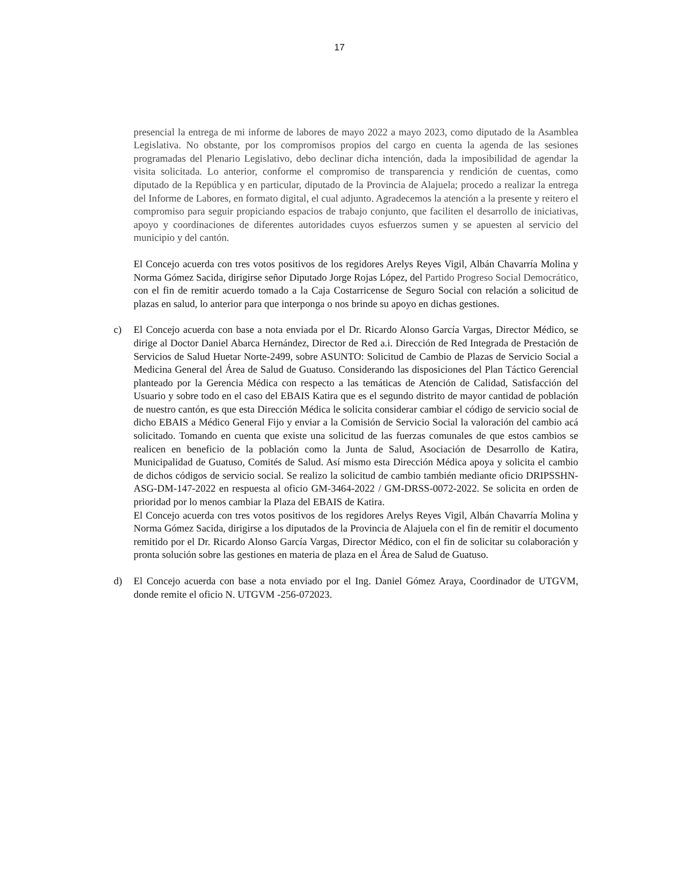17
presencial la entrega de mi informe de labores de mayo 2022 a mayo 2023, como diputado de la Asamblea Legislativa. No obstante, por los compromisos propios del cargo en cuenta la agenda de las sesiones programadas del Plenario Legislativo, debo declinar dicha intención, dada la imposibilidad de agendar la visita solicitada. Lo anterior, conforme el compromiso de transparencia y rendición de cuentas, como diputado de la República y en particular, diputado de la Provincia de Alajuela; procedo a realizar la entrega del Informe de Labores, en formato digital, el cual adjunto. Agradecemos la atención a la presente y reitero el compromiso para seguir propiciando espacios de trabajo conjunto, que faciliten el desarrollo de iniciativas, apoyo y coordinaciones de diferentes autoridades cuyos esfuerzos sumen y se apuesten al servicio del municipio y del cantón.
El Concejo acuerda con tres votos positivos de los regidores Arelys Reyes Vigil, Albán Chavarría Molina y Norma Gómez Sacida, dirigirse señor Diputado Jorge Rojas López, del Partido Progreso Social Democrático, con el fin de remitir acuerdo tomado a la Caja Costarricense de Seguro Social con relación a solicitud de plazas en salud, lo anterior para que interponga o nos brinde su apoyo en dichas gestiones.
c) El Concejo acuerda con base a nota enviada por el Dr. Ricardo Alonso García Vargas, Director Médico, se dirige al Doctor Daniel Abarca Hernández, Director de Red a.i. Dirección de Red Integrada de Prestación de Servicios de Salud Huetar Norte-2499, sobre ASUNTO: Solicitud de Cambio de Plazas de Servicio Social a Medicina General del Área de Salud de Guatuso. Considerando las disposiciones del Plan Táctico Gerencial planteado por la Gerencia Médica con respecto a las temáticas de Atención de Calidad, Satisfacción del Usuario y sobre todo en el caso del EBAIS Katira que es el segundo distrito de mayor cantidad de población de nuestro cantón, es que esta Dirección Médica le solicita considerar cambiar el código de servicio social de dicho EBAIS a Médico General Fijo y enviar a la Comisión de Servicio Social la valoración del cambio acá solicitado. Tomando en cuenta que existe una solicitud de las fuerzas comunales de que estos cambios se realicen en beneficio de la población como la Junta de Salud, Asociación de Desarrollo de Katira, Municipalidad de Guatuso, Comités de Salud. Así mismo esta Dirección Médica apoya y solicita el cambio de dichos códigos de servicio social. Se realizo la solicitud de cambio también mediante oficio DRIPSSHN-ASG-DM-147-2022 en respuesta al oficio GM-3464-2022 / GM-DRSS-0072-2022. Se solicita en orden de prioridad por lo menos cambiar la Plaza del EBAIS de Katira.
El Concejo acuerda con tres votos positivos de los regidores Arelys Reyes Vigil, Albán Chavarría Molina y Norma Gómez Sacida, dirigirse a los diputados de la Provincia de Alajuela con el fin de remitir el documento remitido por el Dr. Ricardo Alonso García Vargas, Director Médico, con el fin de solicitar su colaboración y pronta solución sobre las gestiones en materia de plaza en el Área de Salud de Guatuso.
d) El Concejo acuerda con base a nota enviado por el Ing. Daniel Gómez Araya, Coordinador de UTGVM, donde remite el oficio N. UTGVM -256-072023.